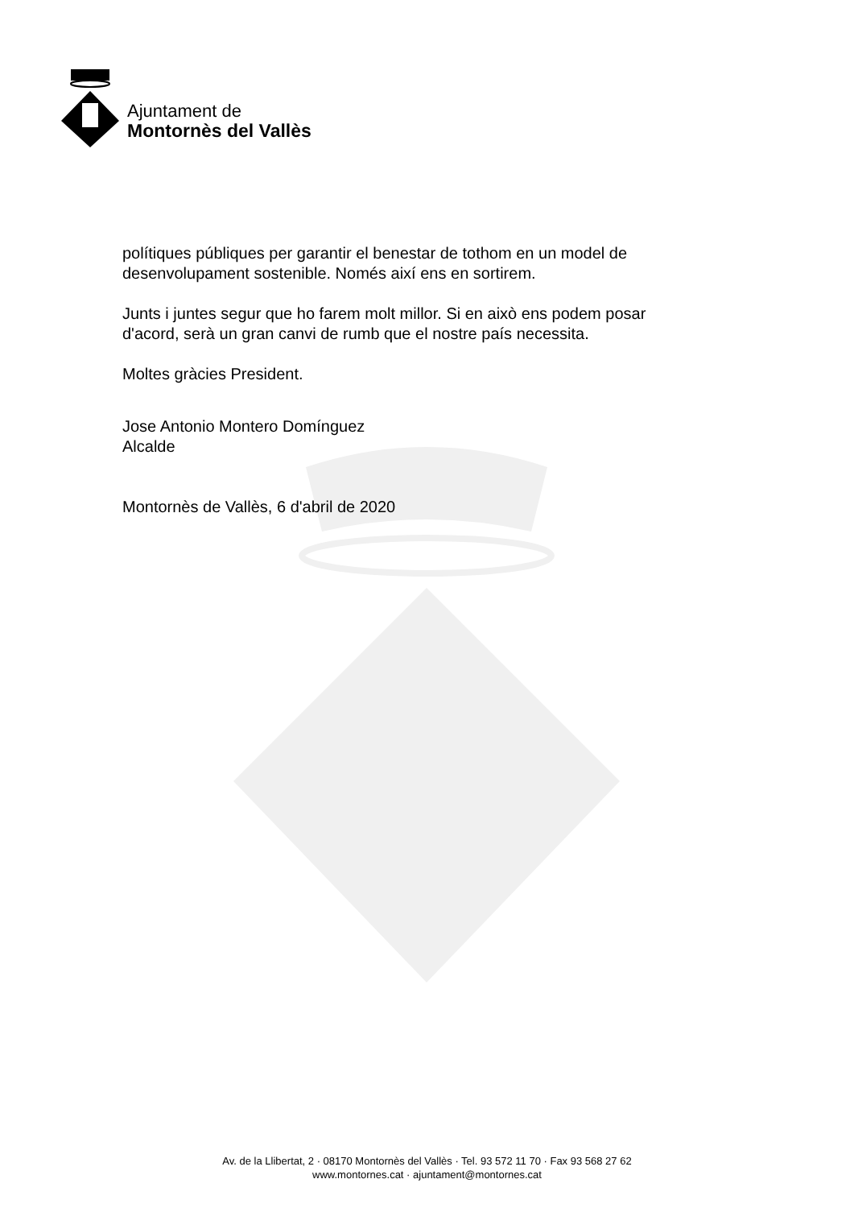Ajuntament de
Montornès del Vallès
polítiques públiques per garantir el benestar de tothom en un model de desenvolupament sostenible. Només així ens en sortirem.
Junts i juntes segur que ho farem molt millor. Si en això ens podem posar d'acord, serà un gran canvi de rumb que el nostre país necessita.
Moltes gràcies President.
Jose Antonio Montero Domínguez
Alcalde
Montornès de Vallès, 6 d'abril de 2020
Av. de la Llibertat, 2 · 08170 Montornès del Vallès · Tel. 93 572 11 70 · Fax 93 568 27 62
www.montornes.cat · ajuntament@montornes.cat